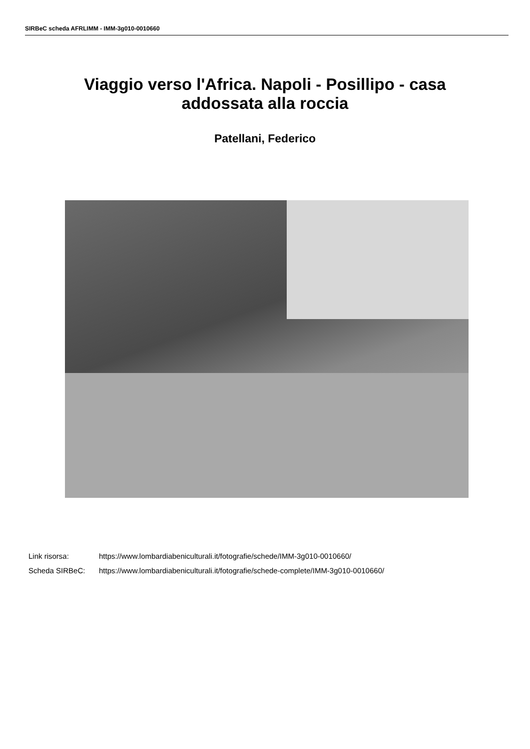SIRBeC scheda AFRLIMM - IMM-3g010-0010660
Viaggio verso l'Africa. Napoli - Posillipo - casa addossata alla roccia
Patellani, Federico
Link risorsa: https://www.lombardiabeniculturali.it/fotografie/schede/IMM-3g010-0010660/
Scheda SIRBeC: https://www.lombardiabeniculturali.it/fotografie/schede-complete/IMM-3g010-0010660/